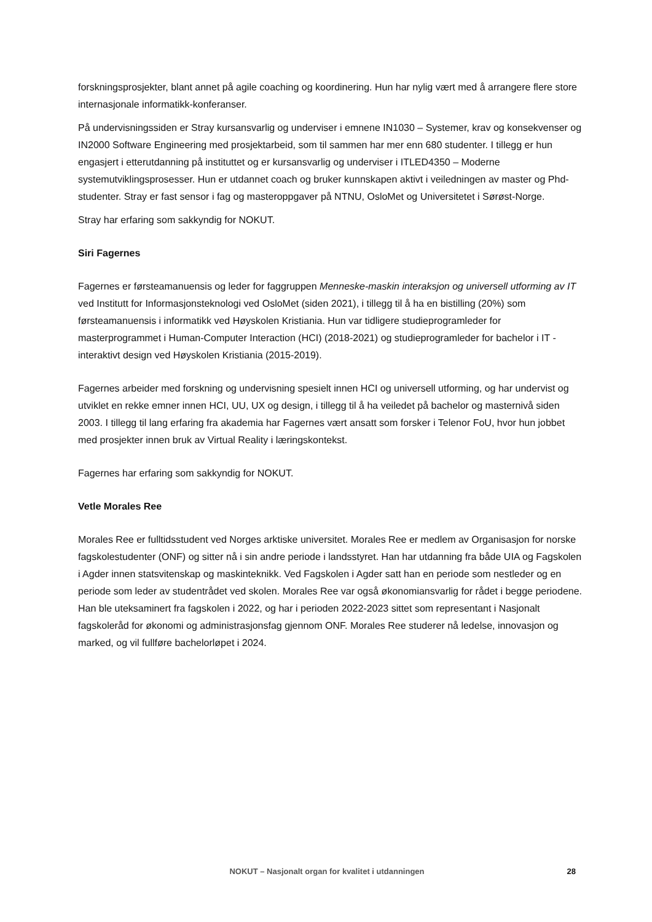forskningsprosjekter, blant annet på agile coaching og koordinering. Hun har nylig vært med å arrangere flere store internasjonale informatikk-konferanser.
På undervisningssiden er Stray kursansvarlig og underviser i emnene IN1030 – Systemer, krav og konsekvenser og IN2000 Software Engineering med prosjektarbeid, som til sammen har mer enn 680 studenter. I tillegg er hun engasjert i etterutdanning på instituttet og er kursansvarlig og underviser i ITLED4350 – Moderne systemutviklingsprosesser. Hun er utdannet coach og bruker kunnskapen aktivt i veiledningen av master og Phd-studenter. Stray er fast sensor i fag og masteroppgaver på NTNU, OsloMet og Universitetet i Sørøst-Norge.
Stray har erfaring som sakkyndig for NOKUT.
Siri Fagernes
Fagernes er førsteamanuensis og leder for faggruppen Menneske-maskin interaksjon og universell utforming av IT ved Institutt for Informasjonsteknologi ved OsloMet (siden 2021), i tillegg til å ha en bistilling (20%) som førsteamanuensis i informatikk ved Høyskolen Kristiania. Hun var tidligere studieprogramleder for masterprogrammet i Human-Computer Interaction (HCI) (2018-2021) og studieprogramleder for bachelor i IT - interaktivt design ved Høyskolen Kristiania (2015-2019).
Fagernes arbeider med forskning og undervisning spesielt innen HCI og universell utforming, og har undervist og utviklet en rekke emner innen HCI, UU, UX og design, i tillegg til å ha veiledet på bachelor og masternivå siden 2003. I tillegg til lang erfaring fra akademia har Fagernes vært ansatt som forsker i Telenor FoU, hvor hun jobbet med prosjekter innen bruk av Virtual Reality i læringskontekst.
Fagernes har erfaring som sakkyndig for NOKUT.
Vetle Morales Ree
Morales Ree er fulltidsstudent ved Norges arktiske universitet. Morales Ree er medlem av Organisasjon for norske fagskolestudenter (ONF) og sitter nå i sin andre periode i landsstyret. Han har utdanning fra både UIA og Fagskolen i Agder innen statsvitenskap og maskinteknikk. Ved Fagskolen i Agder satt han en periode som nestleder og en periode som leder av studentrådet ved skolen. Morales Ree var også økonomiansvarlig for rådet i begge periodene. Han ble uteksaminert fra fagskolen i 2022, og har i perioden 2022-2023 sittet som representant i Nasjonalt fagskoleråd for økonomi og administrasjonsfag gjennom ONF. Morales Ree studerer nå ledelse, innovasjon og marked, og vil fullføre bachelorløpet i 2024.
NOKUT – Nasjonalt organ for kvalitet i utdanningen
28